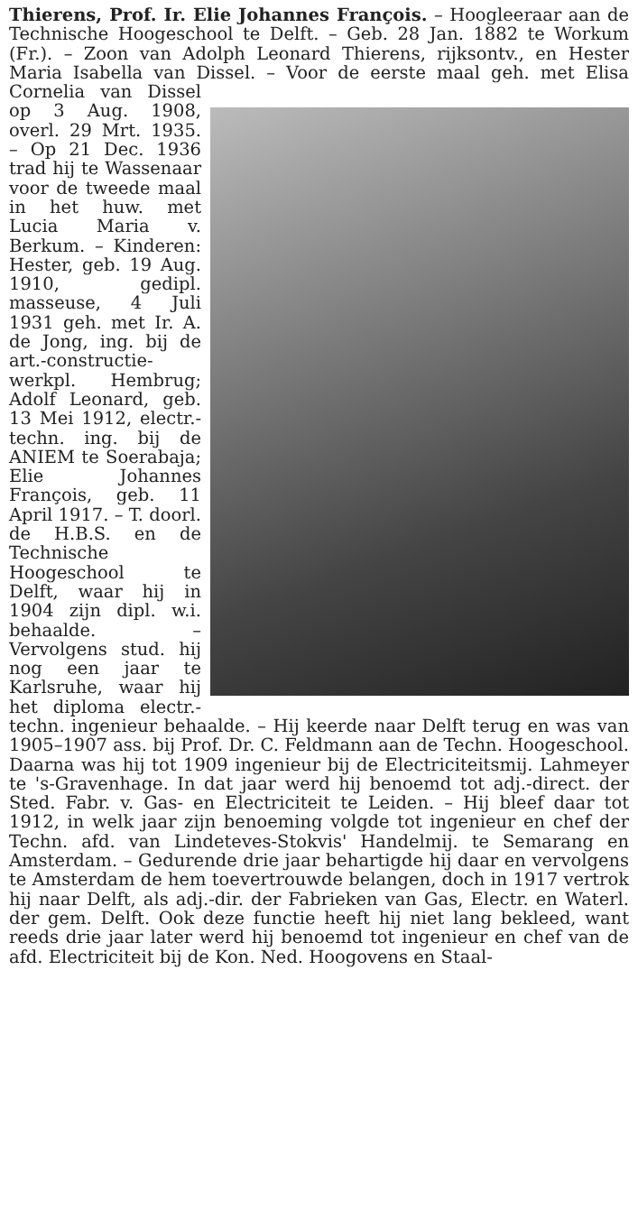Thierens, Prof. Ir. Elie Johannes François. – Hoogleeraar aan de Technische Hoogeschool te Delft. – Geb. 28 Jan. 1882 te Workum (Fr.). – Zoon van Adolph Leonard Thierens, rijksontv., en Hester Maria Isabella van Dissel. – Voor de eerste maal geh. met Elisa Cornelia van Dissel op 3 Aug. 1908, overl. 29 Mrt. 1935. – Op 21 Dec. 1936 trad hij te Wassenaar voor de tweede maal in het huw. met Lucia Maria v. Berkum. – Kinderen: Hester, geb. 19 Aug. 1910, gedipl. masseuse, 4 Juli 1931 geh. met Ir. A. de Jong, ing. bij de art.-constructie-werkpl. Hembrug; Adolf Leonard, geb. 13 Mei 1912, electr.-techn. ing. bij de ANIEM te Soerabaja; Elie Johannes François, geb. 11 April 1917. – T. doorl. de H.B.S. en de Technische Hoogeschool te Delft, waar hij in 1904 zijn dipl. w.i. behaalde. – Vervolgens stud. hij nog een jaar te Karlsruhe, waar hij het diploma electr.-techn. ingenieur behaalde. – Hij keerde naar Delft terug en was van 1905–1907 ass. bij Prof. Dr. C. Feldmann aan de Techn. Hoogeschool. Daarna was hij tot 1909 ingenieur bij de Electriciteitsmij. Lahmeyer te 's-Gravenhage. In dat jaar werd hij benoemd tot adj.-direct. der Sted. Fabr. v. Gas- en Electriciteit te Leiden. – Hij bleef daar tot 1912, in welk jaar zijn benoeming volgde tot ingenieur en chef der Techn. afd. van Lindeteves-Stokvis' Handelmij. te Semarang en Amsterdam. – Gedurende drie jaar behartigde hij daar en vervolgens te Amsterdam de hem toevertrouwde belangen, doch in 1917 vertrok hij naar Delft, als adj.-dir. der Fabrieken van Gas, Electr. en Waterl. der gem. Delft. Ook deze functie heeft hij niet lang bekleed, want reeds drie jaar later werd hij benoemd tot ingenieur en chef van de afd. Electriciteit bij de Kon. Ned. Hoogovens en Staal-